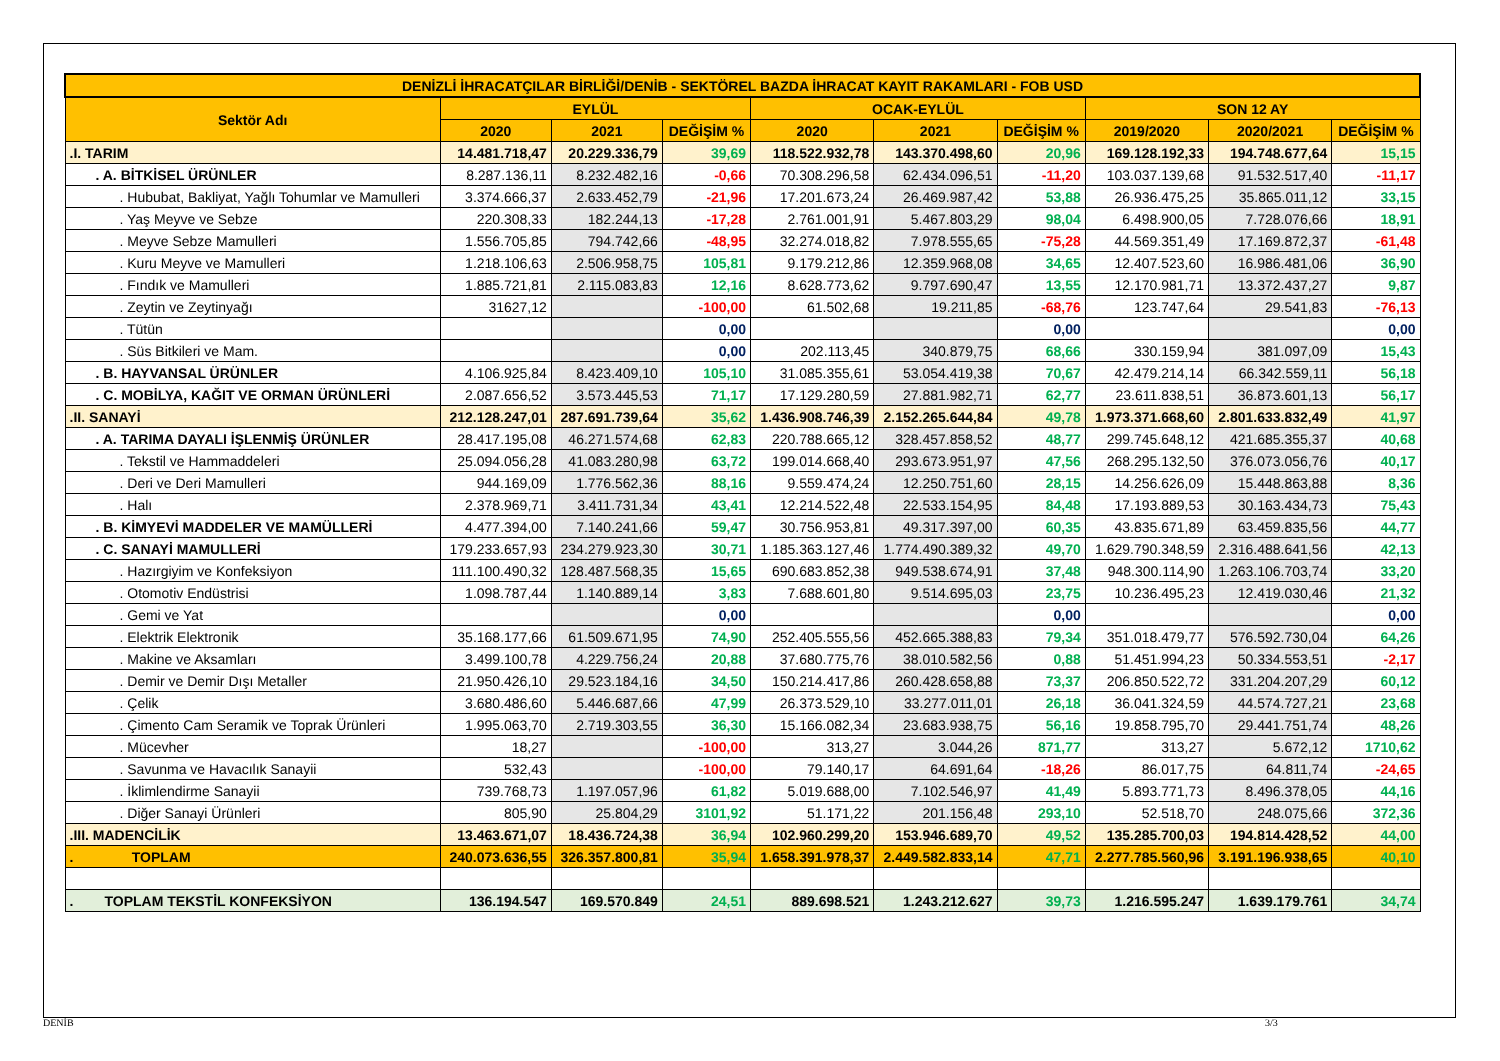| DENİZLİ İHRACATÇILAR BİRLİĞİ/DENİB - SEKTÖREL BAZDA İHRACAT KAYIT RAKAMLARI - FOB USD | | | | | | | | | |
| --- | --- | --- | --- | --- | --- | --- | --- | --- | --- |
| Sektör Adı | EYLÜL | | | OCAK-EYLÜL | | | SON 12 AY | | |
| | 2020 | 2021 | DEĞİŞİM % | 2020 | 2021 | DEĞİŞİM % | 2019/2020 | 2020/2021 | DEĞİŞİM % |
| .I. TARIM | 14.481.718,47 | 20.229.336,79 | 39,69 | 118.522.932,78 | 143.370.498,60 | 20,96 | 169.128.192,33 | 194.748.677,64 | 15,15 |
| . A. BİTKİSEL ÜRÜNLER | 8.287.136,11 | 8.232.482,16 | -0,66 | 70.308.296,58 | 62.434.096,51 | -11,20 | 103.037.139,68 | 91.532.517,40 | -11,17 |
| . Hububat, Bakliyat, Yağlı Tohumlar ve Mamulleri | 3.374.666,37 | 2.633.452,79 | -21,96 | 17.201.673,24 | 26.469.987,42 | 53,88 | 26.936.475,25 | 35.865.011,12 | 33,15 |
| . Yaş Meyve ve Sebze | 220.308,33 | 182.244,13 | -17,28 | 2.761.001,91 | 5.467.803,29 | 98,04 | 6.498.900,05 | 7.728.076,66 | 18,91 |
| . Meyve Sebze Mamulleri | 1.556.705,85 | 794.742,66 | -48,95 | 32.274.018,82 | 7.978.555,65 | -75,28 | 44.569.351,49 | 17.169.872,37 | -61,48 |
| . Kuru Meyve ve Mamulleri | 1.218.106,63 | 2.506.958,75 | 105,81 | 9.179.212,86 | 12.359.968,08 | 34,65 | 12.407.523,60 | 16.986.481,06 | 36,90 |
| . Fındık ve Mamulleri | 1.885.721,81 | 2.115.083,83 | 12,16 | 8.628.773,62 | 9.797.690,47 | 13,55 | 12.170.981,71 | 13.372.437,27 | 9,87 |
| . Zeytin ve Zeytinyağı | 31627,12 | | -100,00 | 61.502,68 | 19.211,85 | -68,76 | 123.747,64 | 29.541,83 | -76,13 |
| . Tütün | | | 0,00 | | | 0,00 | | | 0,00 |
| . Süs Bitkileri ve Mam. | | | 0,00 | 202.113,45 | 340.879,75 | 68,66 | 330.159,94 | 381.097,09 | 15,43 |
| . B. HAYVANSAL ÜRÜNLER | 4.106.925,84 | 8.423.409,10 | 105,10 | 31.085.355,61 | 53.054.419,38 | 70,67 | 42.479.214,14 | 66.342.559,11 | 56,18 |
| . C. MOBİLYA, KAĞIT VE ORMAN ÜRÜNLERİ | 2.087.656,52 | 3.573.445,53 | 71,17 | 17.129.280,59 | 27.881.982,71 | 62,77 | 23.611.838,51 | 36.873.601,13 | 56,17 |
| .II. SANAYİ | 212.128.247,01 | 287.691.739,64 | 35,62 | 1.436.908.746,39 | 2.152.265.644,84 | 49,78 | 1.973.371.668,60 | 2.801.633.832,49 | 41,97 |
| . A. TARIMA DAYALI İŞLENMİŞ ÜRÜNLER | 28.417.195,08 | 46.271.574,68 | 62,83 | 220.788.665,12 | 328.457.858,52 | 48,77 | 299.745.648,12 | 421.685.355,37 | 40,68 |
| . Tekstil ve Hammaddeleri | 25.094.056,28 | 41.083.280,98 | 63,72 | 199.014.668,40 | 293.673.951,97 | 47,56 | 268.295.132,50 | 376.073.056,76 | 40,17 |
| . Deri ve Deri Mamulleri | 944.169,09 | 1.776.562,36 | 88,16 | 9.559.474,24 | 12.250.751,60 | 28,15 | 14.256.626,09 | 15.448.863,88 | 8,36 |
| . Halı | 2.378.969,71 | 3.411.731,34 | 43,41 | 12.214.522,48 | 22.533.154,95 | 84,48 | 17.193.889,53 | 30.163.434,73 | 75,43 |
| . B. KİMYEVİ MADDELER VE MAMÜLLERİ | 4.477.394,00 | 7.140.241,66 | 59,47 | 30.756.953,81 | 49.317.397,00 | 60,35 | 43.835.671,89 | 63.459.835,56 | 44,77 |
| . C. SANAYİ MAMULLERİ | 179.233.657,93 | 234.279.923,30 | 30,71 | 1.185.363.127,46 | 1.774.490.389,32 | 49,70 | 1.629.790.348,59 | 2.316.488.641,56 | 42,13 |
| . Hazırgiyim ve Konfeksiyon | 111.100.490,32 | 128.487.568,35 | 15,65 | 690.683.852,38 | 949.538.674,91 | 37,48 | 948.300.114,90 | 1.263.106.703,74 | 33,20 |
| . Otomotiv Endüstrisi | 1.098.787,44 | 1.140.889,14 | 3,83 | 7.688.601,80 | 9.514.695,03 | 23,75 | 10.236.495,23 | 12.419.030,46 | 21,32 |
| . Gemi ve Yat | | | 0,00 | | | 0,00 | | | 0,00 |
| . Elektrik Elektronik | 35.168.177,66 | 61.509.671,95 | 74,90 | 252.405.555,56 | 452.665.388,83 | 79,34 | 351.018.479,77 | 576.592.730,04 | 64,26 |
| . Makine ve Aksamları | 3.499.100,78 | 4.229.756,24 | 20,88 | 37.680.775,76 | 38.010.582,56 | 0,88 | 51.451.994,23 | 50.334.553,51 | -2,17 |
| . Demir ve Demir Dışı Metaller | 21.950.426,10 | 29.523.184,16 | 34,50 | 150.214.417,86 | 260.428.658,88 | 73,37 | 206.850.522,72 | 331.204.207,29 | 60,12 |
| . Çelik | 3.680.486,60 | 5.446.687,66 | 47,99 | 26.373.529,10 | 33.277.011,01 | 26,18 | 36.041.324,59 | 44.574.727,21 | 23,68 |
| . Çimento Cam Seramik ve Toprak Ürünleri | 1.995.063,70 | 2.719.303,55 | 36,30 | 15.166.082,34 | 23.683.938,75 | 56,16 | 19.858.795,70 | 29.441.751,74 | 48,26 |
| . Mücevher | 18,27 | | -100,00 | 313,27 | 3.044,26 | 871,77 | 313,27 | 5.672,12 | 1710,62 |
| . Savunma ve Havacılık Sanayii | 532,43 | | -100,00 | 79.140,17 | 64.691,64 | -18,26 | 86.017,75 | 64.811,74 | -24,65 |
| . İklimlendirme Sanayii | 739.768,73 | 1.197.057,96 | 61,82 | 5.019.688,00 | 7.102.546,97 | 41,49 | 5.893.771,73 | 8.496.378,05 | 44,16 |
| . Diğer Sanayi Ürünleri | 805,90 | 25.804,29 | 3101,92 | 51.171,22 | 201.156,48 | 293,10 | 52.518,70 | 248.075,66 | 372,36 |
| .III. MADENCİLİK | 13.463.671,07 | 18.436.724,38 | 36,94 | 102.960.299,20 | 153.946.689,70 | 49,52 | 135.285.700,03 | 194.814.428,52 | 44,00 |
| . TOPLAM | 240.073.636,55 | 326.357.800,81 | 35,94 | 1.658.391.978,37 | 2.449.582.833,14 | 47,71 | 2.277.785.560,96 | 3.191.196.938,65 | 40,10 |
| . TOPLAM TEKSTİL KONFEKSİYON | 136.194.547 | 169.570.849 | 24,51 | 889.698.521 | 1.243.212.627 | 39,73 | 1.216.595.247 | 1.639.179.761 | 34,74 |
DENİB 3/3